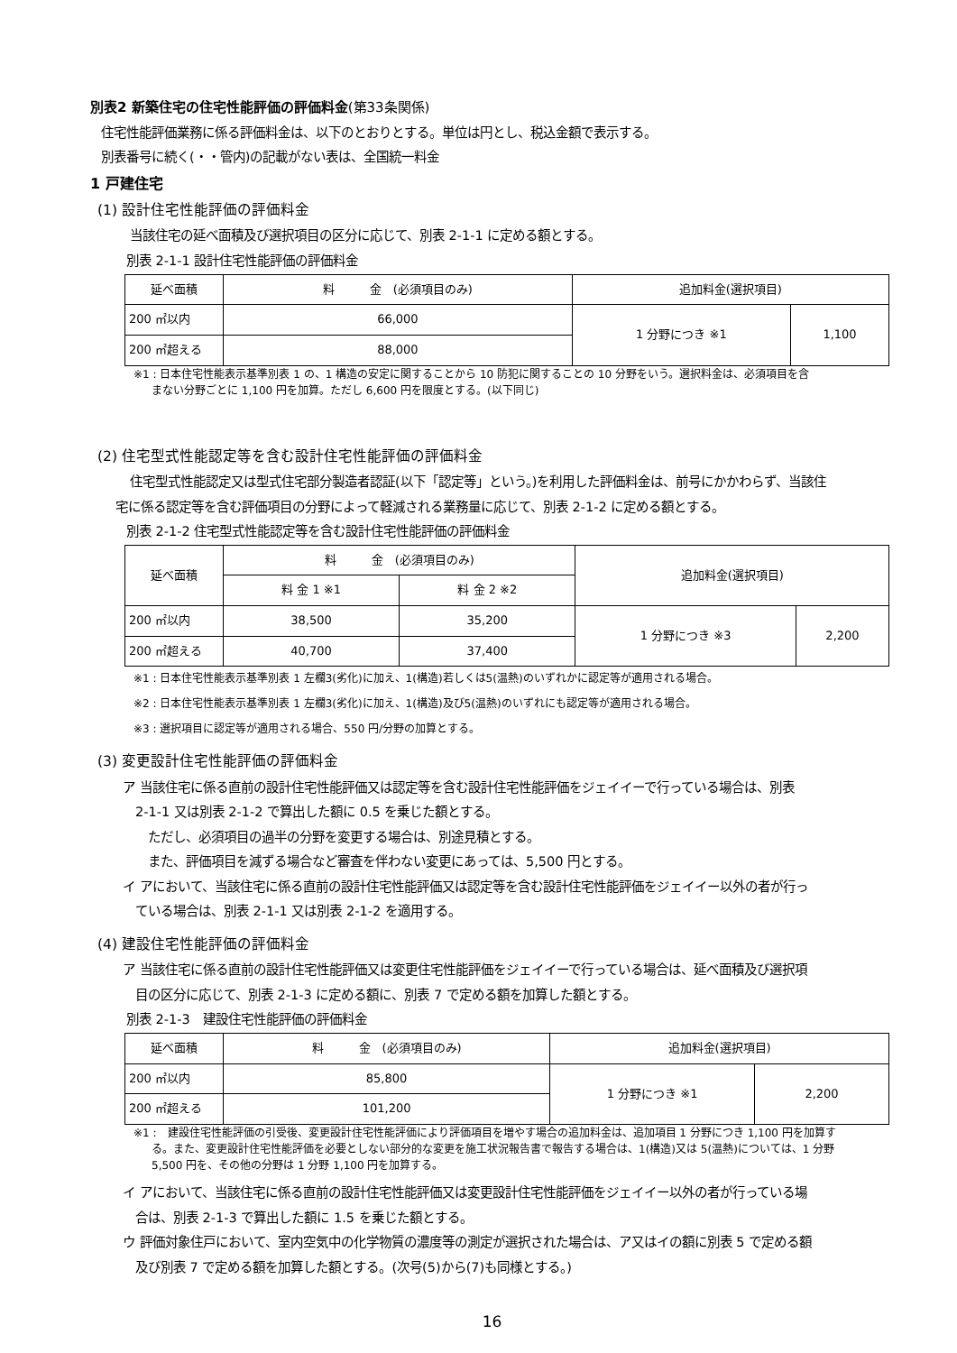別表2 新築住宅の住宅性能評価の評価料金(第33条関係)
住宅性能評価業務に係る評価料金は、以下のとおりとする。単位は円とし、税込金額で表示する。
別表番号に続く(・・管内)の記載がない表は、全国統一料金
1 戸建住宅
(1) 設計住宅性能評価の評価料金
当該住宅の延べ面積及び選択項目の区分に応じて、別表 2-1-1 に定める額とする。
別表 2-1-1 設計住宅性能評価の評価料金
| 延べ面積 | 料 金 (必須項目のみ) | 追加料金(選択項目) | |
| --- | --- | --- | --- |
| 200 ㎡以内 | 66,000 | 1 分野につき ※1 | 1,100 |
| 200 ㎡超える | 88,000 | | |
※1 : 日本住宅性能表示基準別表 1 の、1 構造の安定に関することから 10 防犯に関することの 10 分野をいう。選択料金は、必須項目を含
まない分野ごとに 1,100 円を加算。ただし 6,600 円を限度とする。(以下同じ)
(2) 住宅型式性能認定等を含む設計住宅性能評価の評価料金
住宅型式性能認定又は型式住宅部分製造者認証(以下「認定等」という。)を利用した評価料金は、前号にかかわらず、当該住
宅に係る認定等を含む評価項目の分野によって軽減される業務量に応じて、別表 2-1-2 に定める額とする。
別表 2-1-2 住宅型式性能認定等を含む設計住宅性能評価の評価料金
| 延べ面積 | 料 金 (必須項目のみ) | | 追加料金(選択項目) | |
| --- | --- | --- | --- | --- |
| | 料 金 1 ※1 | 料 金 2 ※2 | | |
| 200 ㎡以内 | 38,500 | 35,200 | 1 分野につき ※3 | 2,200 |
| 200 ㎡超える | 40,700 | 37,400 | | |
※1 : 日本住宅性能表示基準別表 1 左欄3(劣化)に加え、1(構造)若しくは5(温熱)のいずれかに認定等が適用される場合。
※2 : 日本住宅性能表示基準別表 1 左欄3(劣化)に加え、1(構造)及び5(温熱)のいずれにも認定等が適用される場合。
※3 : 選択項目に認定等が適用される場合、550 円/分野の加算とする。
(3) 変更設計住宅性能評価の評価料金
ア 当該住宅に係る直前の設計住宅性能評価又は認定等を含む設計住宅性能評価をジェイイーで行っている場合は、別表
　2-1-1 又は別表 2-1-2 で算出した額に 0.5 を乗じた額とする。
　　ただし、必須項目の過半の分野を変更する場合は、別途見積とする。
　　また、評価項目を減ずる場合など審査を伴わない変更にあっては、5,500 円とする。
イ アにおいて、当該住宅に係る直前の設計住宅性能評価又は認定等を含む設計住宅性能評価をジェイイー以外の者が行っ
　ている場合は、別表 2-1-1 又は別表 2-1-2 を適用する。
(4) 建設住宅性能評価の評価料金
ア 当該住宅に係る直前の設計住宅性能評価又は変更住宅性能評価をジェイイーで行っている場合は、延べ面積及び選択項
　目の区分に応じて、別表 2-1-3 に定める額に、別表 7 で定める額を加算した額とする。
別表 2-1-3　建設住宅性能評価の評価料金
| 延べ面積 | 料 金 (必須項目のみ) | 追加料金(選択項目) | |
| --- | --- | --- | --- |
| 200 ㎡以内 | 85,800 | 1 分野につき ※1 | 2,200 |
| 200 ㎡超える | 101,200 | | |
※1 :　建設住宅性能評価の引受後、変更設計住宅性能評価により評価項目を増やす場合の追加料金は、追加項目 1 分野につき 1,100 円を加算す
る。また、変更設計住宅性能評価を必要としない部分的な変更を施工状況報告書で報告する場合は、1(構造)又は 5(温熱)については、1 分野
5,500 円を、その他の分野は 1 分野 1,100 円を加算する。
イ アにおいて、当該住宅に係る直前の設計住宅性能評価又は変更設計住宅性能評価をジェイイー以外の者が行っている場
　合は、別表 2-1-3 で算出した額に 1.5 を乗じた額とする。
ウ 評価対象住戸において、室内空気中の化学物質の濃度等の測定が選択された場合は、ア又はイの額に別表 5 で定める額
　及び別表 7 で定める額を加算した額とする。(次号(5)から(7)も同様とする。)
16